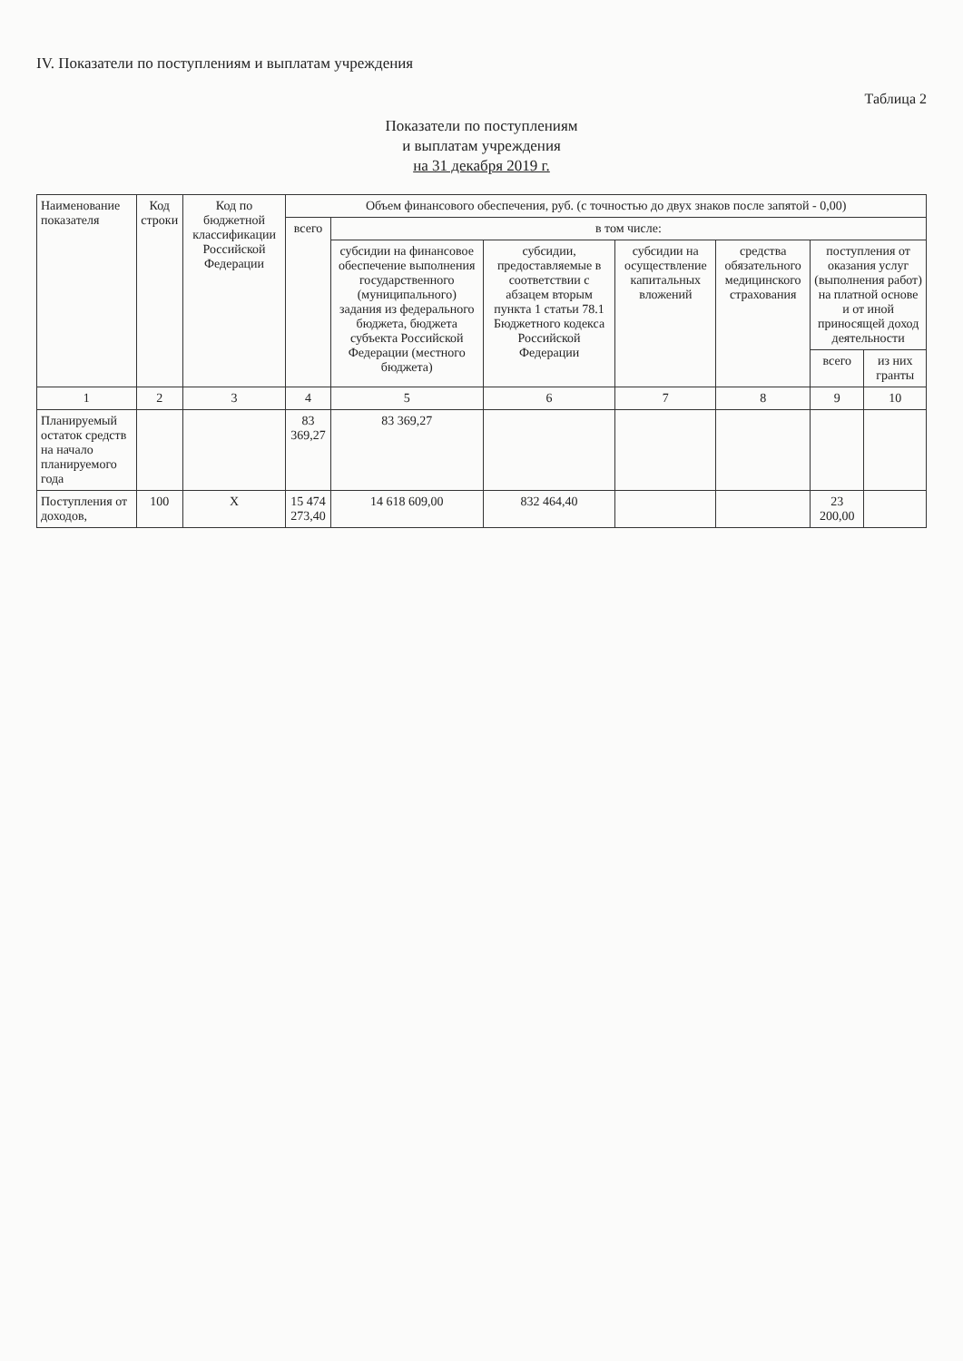IV. Показатели по поступлениям и выплатам учреждения
Таблица 2
Показатели по поступлениям
и выплатам учреждения
на 31 декабря 2019 г.
| Наименование показателя | Код строки | Код по бюджетной классификации Российской Федерации | Объем финансового обеспечения, руб. (с точностью до двух знаков после запятой - 0,00) | | | | | | |
| --- | --- | --- | --- | --- | --- | --- | --- | --- | --- |
| | | | всего | в том числе: | | | | | |
| | | | | субсидии на финансовое обеспечение выполнения государственного (муниципального) задания из федерального бюджета, бюджета субъекта Российской Федерации (местного бюджета) | субсидии, предоставляемые в соответствии с абзацем вторым пункта 1 статьи 78.1 Бюджетного кодекса Российской Федерации | субсидии на осуществление капитальных вложений | средства обязательного медицинского страхования | поступления от оказания услуг (выполнения работ) на платной основе и от иной приносящей доход деятельности | |
| | | | | | | | | всего | из них гранты |
| 1 | 2 | 3 | 4 | 5 | 6 | 7 | 8 | 9 | 10 |
| Планируемый остаток средств на начало планируемого года | | | 83 369,27 | 83 369,27 | | | | | |
| Поступления от доходов, | 100 | X | 15 474 273,40 | 14 618 609,00 | 832 464,40 | | | 23 200,00 | |